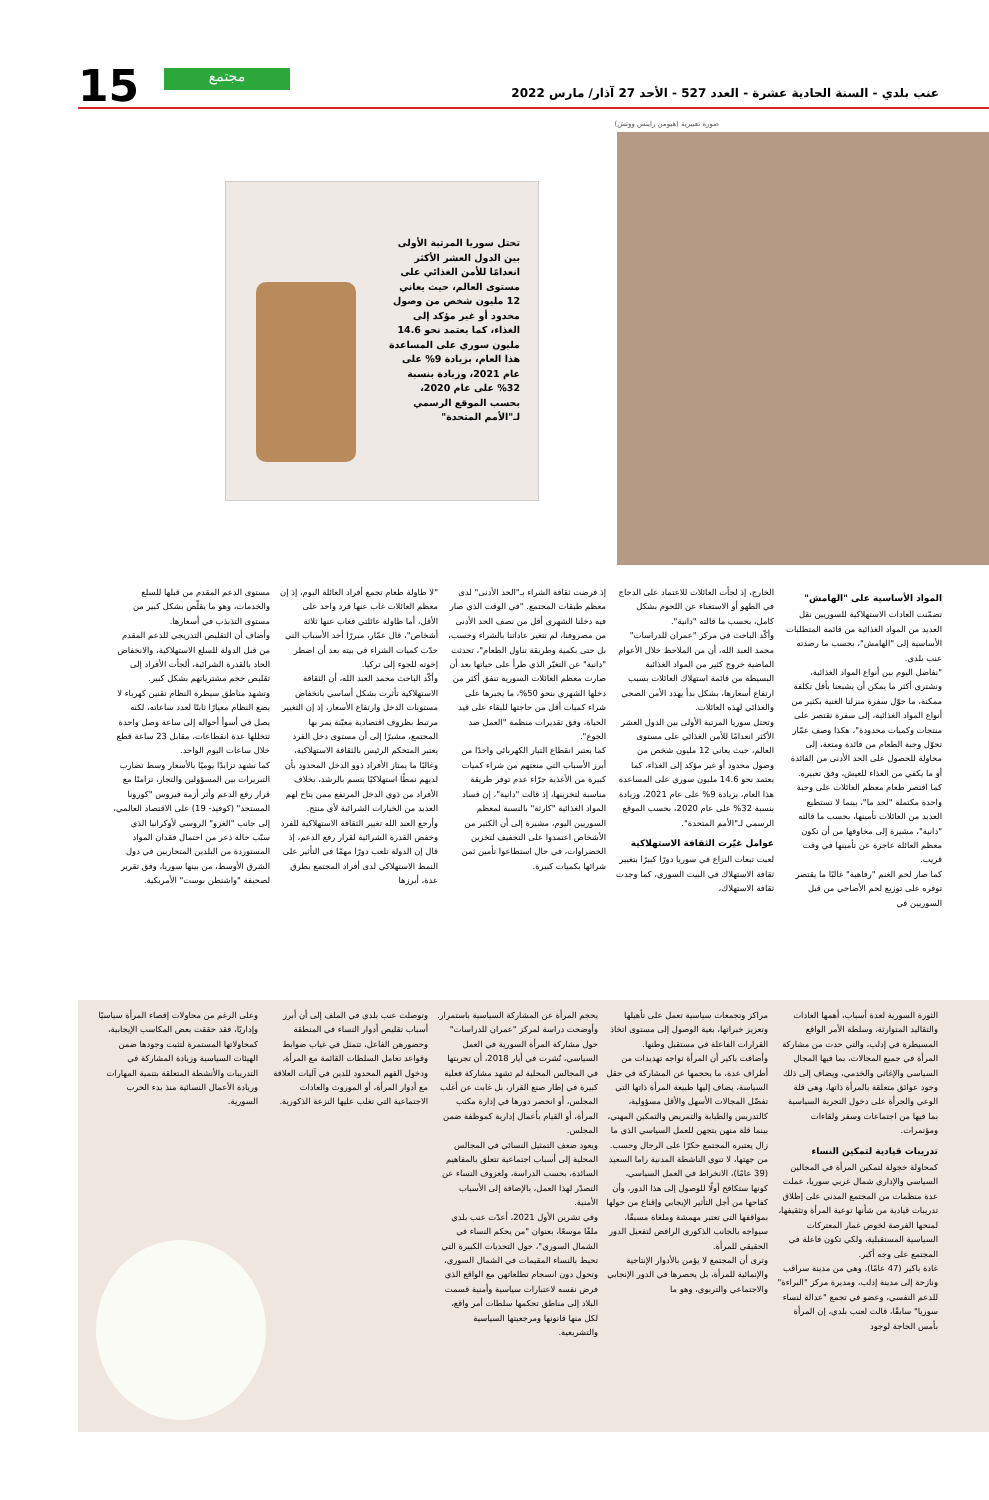عنب بلدي - السنة الحادية عشرة - العدد 527 - الأحد 27 آذار/ مارس 2022
مجتمع 15
صورة تعبيرية (هيومن رايتس ووتش)
تحتل سوريا المرتبة الأولى بين الدول العشر الأكثر انعدامًا للأمن الغذائي على مستوى العالم، حيث يعاني 12 مليون شخص من وصول محدود أو غير مؤكد إلى الغذاء، كما يعتمد نحو 14.6 مليون سوري على المساعدة هذا العام، بزيادة 9% على عام 2021، وزيادة بنسبة 32% على عام 2020، بحسب الموقع الرسمي لـ"الأمم المتحدة"
المواد الأساسية على "الهامش"
تضمّنت العادات الاستهلاكية للسوريين نقل العديد من المواد الغذائية من قائمة المتطلبات الأساسية إلى "الهامش"، بحسب ما رصدته عنب بلدي.
"نفاضل اليوم بين أنواع المواد الغذائية، ونشتري أكثر ما يمكن أن يشبعنا بأقل تكلفة ممكنة، ما حوّل سفرة منزلنا الغنية بكثير من أنواع المواد الغذائية، إلى سفرة تقتصر على منتجات وكميات محدودة"، هكذا وصف عمّار تحوّل وجبة الطعام من فائدة ومتعة، إلى محاولة للحصول على الحد الأدنى من الفائدة أو ما يكفي من الغذاء للعيش، وفق تعبيره.
كما اقتصر طعام معظم العائلات على وجبة واحدة مكتملة "لحد ما"، بينما لا تستطيع العديد من العائلات تأمينها، بحسب ما قالته "دانية"، مشيرة إلى مخاوفها من أن تكون معظم العائلة عاجزة عن تأمينها في وقت قريب.
كما صار لحم الغنم "رفاهية" غالبًا ما يقتصر توفره على توزيع لحم الأضاحي من قبل السوريين في
الخارج، إذ لجأت العائلات للاعتماد على الدجاج في الطهو أو الاستغناء عن اللحوم بشكل كامل، بحسب ما قالته "دانية".
وأكّد الباحث في مركز "عمران للدراسات" محمد العبد الله، أن من الملاحظ خلال الأعوام الماضية خروج كثير من المواد الغذائية البسيطة من قائمة استهلاك العائلات بسبب ارتفاع أسعارها، بشكل بدأ يهدد الأمن الصحي والغذائي لهذه العائلات.
وتحتل سوريا المرتبة الأولى بين الدول العشر الأكثر انعدامًا للأمن الغذائي على مستوى العالم، حيث يعاني 12 مليون شخص من وصول محدود أو غير مؤكد إلى الغذاء، كما يعتمد نحو 14.6 مليون سوري على المساعدة هذا العام، بزيادة 9% على عام 2021، وزيادة بنسبة 32% على عام 2020، بحسب الموقع الرسمي لـ"الأمم المتحدة".
عوامل غيّرت الثقافة الاستهلاكية
لعبت تبعات النزاع في سوريا دورًا كبيرًا بتغيير ثقافة الاستهلاك في البيت السوري، كما وجدت ثقافة الاستهلاك،
إذ فرضت ثقافة الشراء بـ"الحد الأدنى" لدى معظم طبقات المجتمع. "في الوقت الذي صار فيه دخلنا الشهري أقل من نصف الحد الأدنى من مصروفنا، لم تتغير عاداتنا بالشراء وحسب، بل حتى بكمية وطريقة تناول الطعام"، تحدثت "دانية" عن التغيّر الذي طرأ على حياتها بعد أن صارت معظم العائلات السورية تنفق أكثر من دخلها الشهري بنحو 50%، ما يجبرها على شراء كميات أقل من حاجتها للبقاء على قيد الحياة، وفق تقديرات منظمة "العمل ضد الجوع".
كما يعتبر انقطاع التيار الكهربائي واحدًا من أبرز الأسباب التي منعتهم من شراء كميات كبيرة من الأغذية جرّاء عدم توفر طريقة مناسبة لتخزينها، إذ قالت "دانية"، إن فساد المواد الغذائية "كارثة" بالنسبة لمعظم السوريين اليوم، مشيرة إلى أن الكثير من الأشخاص اعتمدوا على التجفيف لتخزين الخضراوات، في حال استطاعوا تأمين ثمن شرائها بكميات كبيرة.
"لا طاولة طعام تجمع أفراد العائلة اليوم، إذ إن معظم العائلات غاب عنها فرد واحد على الأقل، أما طاولة عائلتي فغاب عنها ثلاثة أشخاص"، قال عمّار، مبررًا أحد الأسباب التي حدّت كميات الشراء في بيته بعد أن اضطر إخوته للجوء إلى تركيا.
وأكّد الباحث محمد العبد الله، أن الثقافة الاستهلاكية تأثرت بشكل أساسي بانخفاض مستويات الدخل وارتفاع الأسعار، إذ إن التغيير مرتبط بظروف اقتصادية معيّنة يمر بها المجتمع، مشيرًا إلى أن مستوى دخل الفرد يعتبر المتحكم الرئيس بالثقافة الاستهلاكية، وغالبًا ما يمتاز الأفراد ذوو الدخل المحدود بأن لديهم نمطًا استهلاكيًا يتسم بالرشد، بخلاف الأفراد من ذوي الدخل المرتفع ممن يتاح لهم العديد من الخيارات الشرائية لأي منتج.
وأرجع العبد الله تغيير الثقافة الاستهلاكية للفرد وخفض القدرة الشرائية لقرار رفع الدعم، إذ قال إن الدولة تلعب دورًا مهمًا في التأثير على النمط الاستهلاكي لدى أفراد المجتمع بطرق عدة، أبرزها
مستوى الدعم المقدم من قبلها للسلع والخدمات، وهو ما يقلّص بشكل كبير من مستوى التذبذب في أسعارها.
وأضاف أن التقليص التدريجي للدعم المقدم من قبل الدولة للسلع الاستهلاكية، والانخفاض الحاد بالقدرة الشرائية، ألجأت الأفراد إلى تقليص حجم مشترياتهم بشكل كبير.
وتشهد مناطق سيطرة النظام تقنين كهرباء لا يضع النظام معيارًا ثابتًا لعدد ساعاته، لكنه يصل في أسوأ أحواله إلى ساعة وصل واحدة تتخللها عدة انقطاعات، مقابل 23 ساعة قطع خلال ساعات اليوم الواحد.
كما تشهد تزايدًا يوميًا بالأسعار وسط تضارب التبريرات بين المسؤولين والتجار، تزامنًا مع قرار رفع الدعم وأثر أزمة فيروس "كورونا المستجد" (كوفيد- 19) على الاقتصاد العالمي، إلى جانب "الغزو" الروسي لأوكرانيا الذي سبّب حالة ذعر من احتمال فقدان المواد المستوردة من البلدين المتحاربين في دول الشرق الأوسط، من بينها سوريا، وفق تقرير لصحيفة "واشنطن بوست" الأمريكية.
الثورة السورية لعدة أسباب، أهمها العادات والتقاليد المتوارثة، وسلطة الأمر الواقع المسيطرة في إدلب، والتي حدت من مشاركة المرأة في جميع المجالات، بما فيها المجال السياسي والإغاثي والخدمي، ويضاف إلى ذلك وجود عوائق متعلقة بالمرأة ذاتها، وهي قلة الوعي والجرأة على دخول التجربة السياسية بما فيها من اجتماعات وسفر ولقاءات ومؤتمرات.
تدريبات قيادية لتمكين النساء
كمحاولة خجولة لتمكين المرأة في المجالين السياسي والإداري شمال غربي سوريا، عملت عدة منظمات من المجتمع المدني على إطلاق تدريبات قيادية من شأنها توعية المرأة وتثقيفها، لمنحها الفرصة لخوض غمار المعتركات السياسية المستقبلية، ولكي تكون فاعلة في المجتمع على وجه أكبر.
غادة باكير (47 عامًا)، وهي من مدينة سراقب ونازحة إلى مدينة إدلب، ومديرة مركز "البراءة" للدعم النفسي، وعضو في تجمع "عدالة لنساء سوريا" سابقًا، قالت لعنب بلدي، إن المرأة بأمس الحاجة لوجود
مراكز وتجمعات سياسية تعمل على تأهيلها وتعزيز خبراتها، بغية الوصول إلى مستوى اتخاذ القرارات الفاعلة في مستقبل وطنها.
وأضافت باكير أن المرأة تواجه تهديدات من أطراف عدة، ما يحجمها عن المشاركة في حقل السياسة، يضاف إليها طبيعة المرأة ذاتها التي تفضّل المجالات الأسهل والأقل مسؤولية، كالتدريس والطبابة والتمريض والتمكين المهني، بينما قلة منهن يتجهن للعمل السياسي الذي ما زال يعتبره المجتمع حكرًا على الرجال وحسب.
من جهتها، لا تنوي الناشطة المدنية راما السعيد (39 عامًا)، الانخراط في العمل السياسي، كونها ستكافح أولًا للوصول إلى هذا الدور، وأن كفاحها من أجل التأثير الإيجابي وإقناع من حولها بمواقفها التي تعتبر مهمشة وملغاة مسبقًا، سيواجه بالجانب الذكوري الرافض لتفعيل الدور الحقيقي للمرأة.
وترى أن المجتمع لا يؤمن بالأدوار الإنتاجية والإنمائية للمرأة، بل يحصرها في الدور الإنجابي والاجتماعي والتربوي، وهو ما
يحجم المرأة عن المشاركة السياسية باستمرار.
وأوضحت دراسة لمركز "عمران للدراسات" حول مشاركة المرأة السورية في العمل السياسي، نُشرت في أيار 2018، أن تجربتها في المجالس المحلية لم تشهد مشاركة فعلية كبيرة في إطار صنع القرار، بل غابت عن أغلب المجلس، أو انحصر دورها في إدارة مكتب المرأة، أو القيام بأعمال إدارية كموظفة ضمن المجلس.
ويعود ضعف التمثيل النسائي في المجالس المحلية إلى أسباب اجتماعية تتعلق بالمفاهيم السائدة، بحسب الدراسة، ولعزوف النساء عن التصدّر لهذا العمل، بالإضافة إلى الأسباب الأمنية.
وفي تشرين الأول 2021، أعدّت عنب بلدي ملفًا موسعًا، بعنوان "من يحكم النساء في الشمال السوري"، حول التحديات الكبيرة التي تحيط بالنساء المقيمات في الشمال السوري، وتحول دون انسجام تطلعاتهن مع الواقع الذي فرض نفسه لاعتبارات سياسية وأمنية قسمت البلاد إلى مناطق تحكمها سلطات أمر واقع، لكل منها قانونها ومرجعيتها السياسية والتشريعية.
وتوصلت عنب بلدي في الملف إلى أن أبرز أسباب تقليص أدوار النساء في المنطقة وحضورهن الفاعل، تتمثل في غياب ضوابط وقواعد تعامل السلطات القائمة مع المرأة، ودخول الفهم المحدود للدين في آليات العلاقة مع أدوار المرأة، أو الموروث والعادات الاجتماعية التي تغلب عليها النزعة الذكورية.
وعلى الرغم من محاولات إقصاء المرأة سياسيًا وإداريًا، فقد حققت بعض المكاسب الإيجابية، كمحاولاتها المستمرة لتثبت وجودها ضمن الهيئات السياسية وزيادة المشاركة في التدريبات والأنشطة المتعلقة بتنمية المهارات وريادة الأعمال النسائية منذ بدء الحرب السورية.